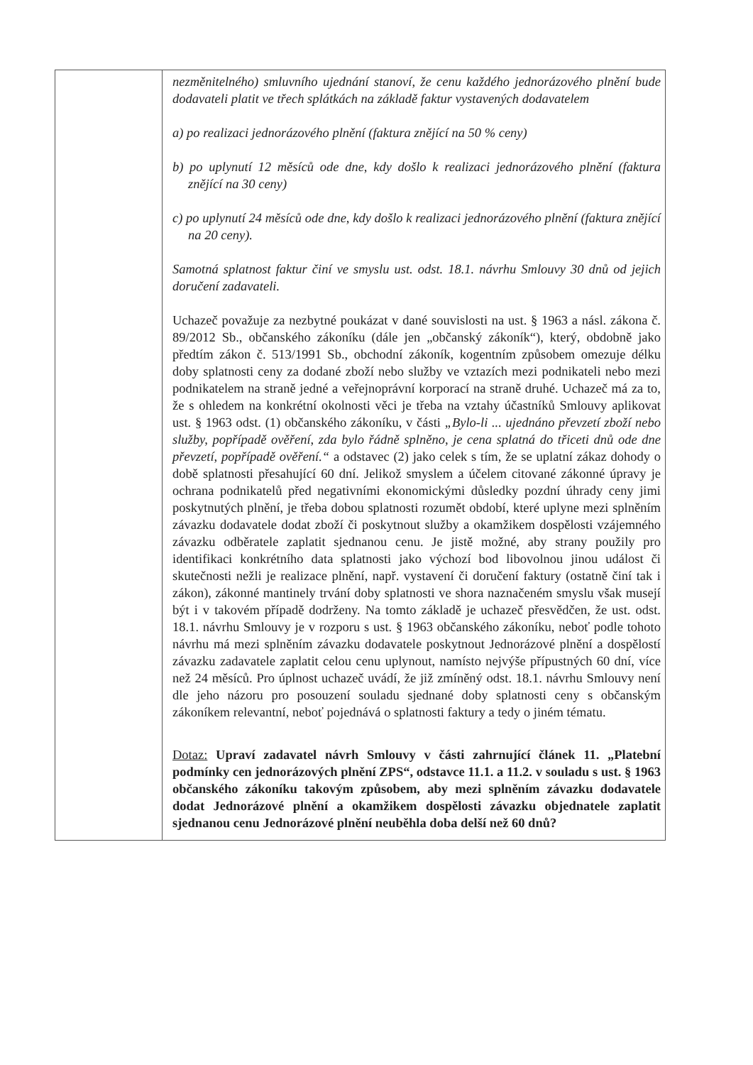| | nezměnitelného) smluvního ujednání stanoví, že cenu každého jednorázového plnění bude dodavateli platit ve třech splátkách na základě faktur vystavených dodavatelem a) po realizaci jednorázového plnění (faktura znějící na 50 % ceny) b) po uplynutí 12 měsíců ode dne, kdy došlo k realizaci jednorázového plnění (faktura znějící na 30 ceny) c) po uplynutí 24 měsíců ode dne, kdy došlo k realizaci jednorázového plnění (faktura znějící na 20 ceny). Samotná splatnost faktur činí ve smyslu ust. odst. 18.1. návrhu Smlouvy 30 dnů od jejich doručení zadavateli. Uchazeč považuje za nezbytné poukázat v dané souvislosti na ust. § 1963 a násl. zákona č. 89/2012 Sb., občanského zákoníku (dále jen „občanský zákoník“), který, obdobně jako předtím zákon č. 513/1991 Sb., obchodní zákoník, kogentním způsobem omezuje délku doby splatnosti ceny za dodané zboží nebo služby ve vztazích mezi podnikateli nebo mezi podnikatelem na straně jedné a veřejnoprávní korporací na straně druhé. Uchazeč má za to, že s ohledem na konkrétní okolnosti věci je třeba na vztahy účastníků Smlouvy aplikovat ust. § 1963 odst. (1) občanského zákoníku, v části „Bylo-li ... ujednáno převzetí zboží nebo služby, popřípadě ověření, zda bylo řádně splněno, je cena splatná do třiceti dnů ode dne převzetí, popřípadě ověření.“ a odstavec (2) jako celek s tím, že se uplatní zákaz dohody o době splatnosti přesahující 60 dní. Jelikož smyslem a účelem citované zákonné úpravy je ochrana podnikatelů před negativními ekonomickými důsledky pozdní úhrady ceny jimi poskytnutých plnění, je třeba dobou splatnosti rozumět období, které uplyne mezi splněním závazku dodavatele dodat zboží či poskytnout služby a okamžikem dospělosti vzájemného závazku odběratele zaplatit sjednanou cenu. Je jistě možné, aby strany použily pro identifikaci konkrétního data splatnosti jako výchozí bod libovolnou jinou událost či skutečnosti nežli je realizace plnění, např. vystavení či doručení faktury (ostatně činí tak i zákon), zákonné mantinely trvání doby splatnosti ve shora naznačeném smyslu však musejí být i v takovém případě dodrženy. Na tomto základě je uchazeč přesvědčen, že ust. odst. 18.1. návrhu Smlouvy je v rozporu s ust. § 1963 občanského zákoníku, neboť podle tohoto návrhu má mezi splněním závazku dodavatele poskytnout Jednorázové plnění a dospělostí závazku zadavatele zaplatit celou cenu uplynout, namísto nejvýše přípustných 60 dní, více než 24 měsíců. Pro úplnost uchazeč uvádí, že již zmíněný odst. 18.1. návrhu Smlouvy není dle jeho názoru pro posouzení souladu sjednané doby splatnosti ceny s občanským zákoníkem relevantní, neboť pojednává o splatnosti faktury a tedy o jiném tématu. Dotaz: Upraví zadavatel návrh Smlouvy v části zahrnující článek 11. „Platební podmínky cen jednorázových plnění ZPS“, odstavce 11.1. a 11.2. v souladu s ust. § 1963 občanského zákoníku takovým způsobem, aby mezi splněním závazku dodavatele dodat Jednorázové plnění a okamžikem dospělosti závazku objednatele zaplatit sjednanou cenu Jednorázové plnění neuběhla doba delší než 60 dnů? |